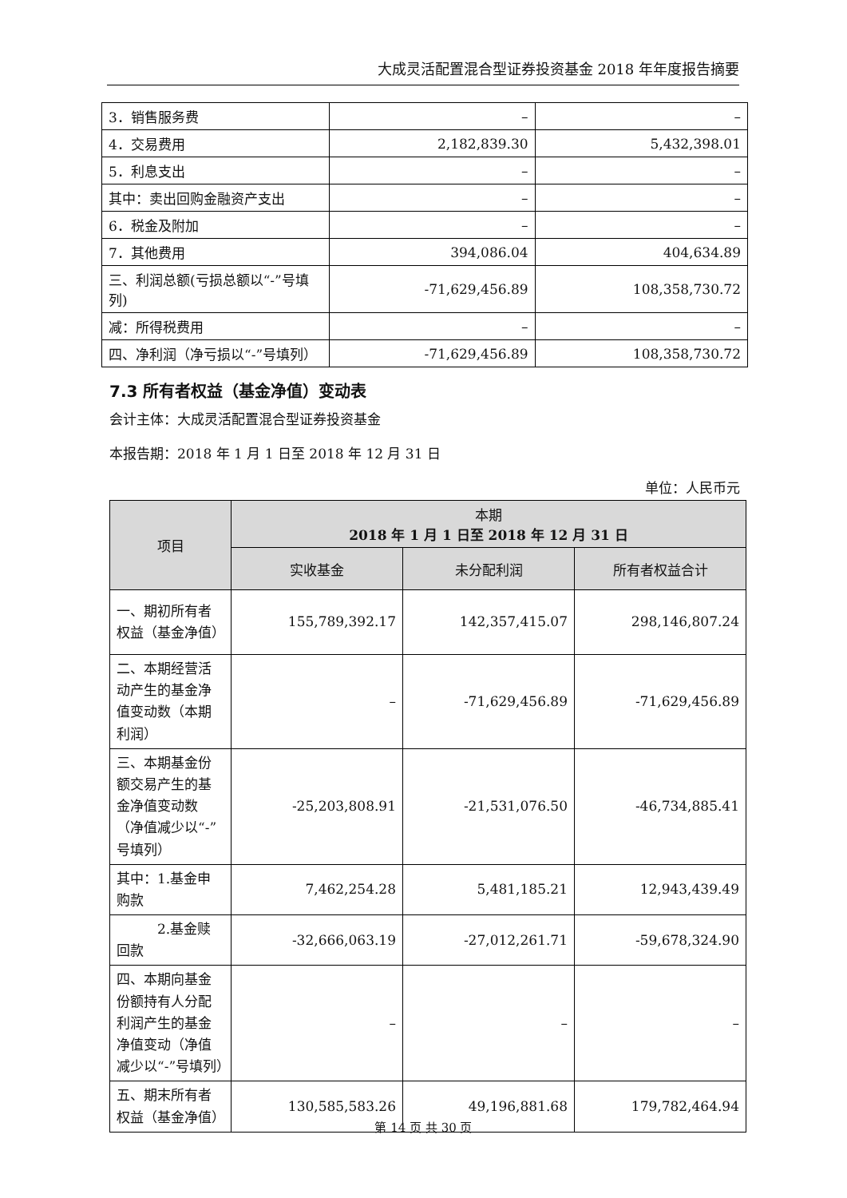大成灵活配置混合型证券投资基金 2018 年年度报告摘要
| 3．销售服务费 | – | – |
| 4．交易费用 | 2,182,839.30 | 5,432,398.01 |
| 5．利息支出 | – | – |
| 其中：卖出回购金融资产支出 | – | – |
| 6．税金及附加 | – | – |
| 7．其他费用 | 394,086.04 | 404,634.89 |
| 三、利润总额(亏损总额以“-”号填列) | -71,629,456.89 | 108,358,730.72 |
| 减：所得税费用 | – | – |
| 四、净利润（净亏损以“-”号填列） | -71,629,456.89 | 108,358,730.72 |
7.3 所有者权益（基金净值）变动表
会计主体：大成灵活配置混合型证券投资基金
本报告期：2018 年 1 月 1 日至 2018 年 12 月 31 日
单位：人民币元
| 项目 | 本期 2018 年 1 月 1 日至 2018 年 12 月 31 日 | | |
| --- | --- | --- | --- |
| | 实收基金 | 未分配利润 | 所有者权益合计 |
| 一、期初所有者权益（基金净值） | 155,789,392.17 | 142,357,415.07 | 298,146,807.24 |
| 二、本期经营活动产生的基金净值变动数（本期利润） | – | -71,629,456.89 | -71,629,456.89 |
| 三、本期基金份额交易产生的基金净值变动数（净值减少以“-”号填列） | -25,203,808.91 | -21,531,076.50 | -46,734,885.41 |
| 其中：1.基金申购款 | 7,462,254.28 | 5,481,185.21 | 12,943,439.49 |
| 2.基金赎回款 | -32,666,063.19 | -27,012,261.71 | -59,678,324.90 |
| 四、本期向基金份额持有人分配利润产生的基金净值变动（净值减少以“-”号填列） | – | – | – |
| 五、期末所有者权益（基金净值） | 130,585,583.26 | 49,196,881.68 | 179,782,464.94 |
第 14 页 共 30 页